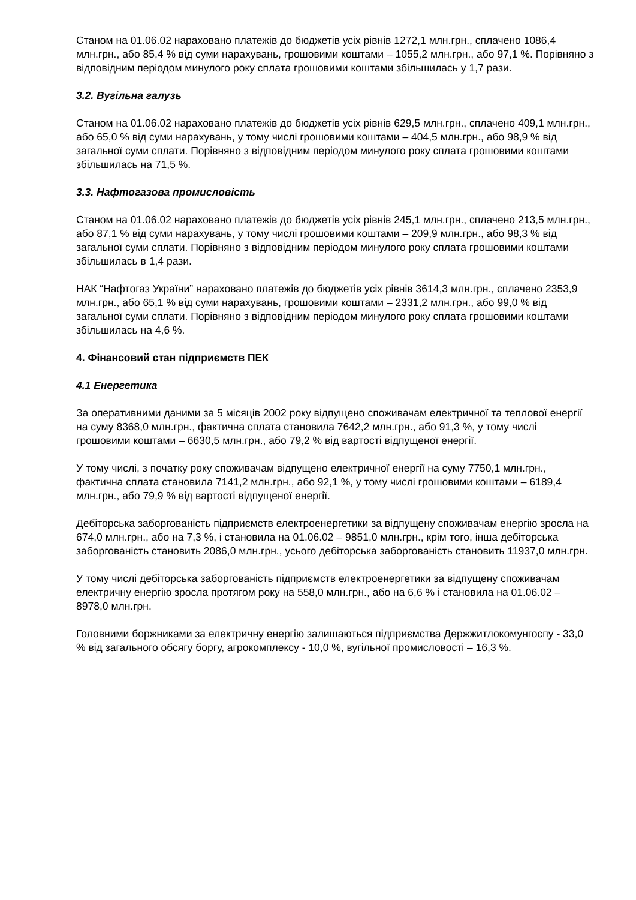Станом на 01.06.02 нараховано платежів до бюджетів усіх рівнів 1272,1 млн.грн., сплачено 1086,4 млн.грн., або 85,4 % від суми нарахувань, грошовими коштами – 1055,2 млн.грн., або 97,1 %. Порівняно з відповідним періодом минулого року сплата грошовими коштами збільшилась у 1,7 рази.
3.2. Вугільна галузь
Станом на 01.06.02 нараховано платежів до бюджетів усіх рівнів 629,5 млн.грн., сплачено 409,1 млн.грн., або 65,0 % від суми нарахувань, у тому числі грошовими коштами – 404,5 млн.грн., або 98,9 % від загальної суми сплати. Порівняно з відповідним періодом минулого року сплата грошовими коштами збільшилась на 71,5 %.
3.3. Нафтогазова промисловість
Станом на 01.06.02 нараховано платежів до бюджетів усіх рівнів 245,1 млн.грн., сплачено 213,5 млн.грн., або 87,1 % від суми нарахувань, у тому числі грошовими коштами – 209,9 млн.грн., або 98,3 % від загальної суми сплати. Порівняно з відповідним періодом минулого року сплата грошовими коштами збільшилась в 1,4 рази.
НАК “Нафтогаз України” нараховано платежів до бюджетів усіх рівнів 3614,3 млн.грн., сплачено 2353,9 млн.грн., або 65,1 % від суми нарахувань, грошовими коштами – 2331,2 млн.грн., або 99,0 % від загальної суми сплати. Порівняно з відповідним періодом минулого року сплата грошовими коштами збільшилась на 4,6 %.
4. Фінансовий стан підприємств ПЕК
4.1 Енергетика
За оперативними даними за 5 місяців 2002 року відпущено споживачам електричної та теплової енергії на суму 8368,0 млн.грн., фактична сплата становила 7642,2 млн.грн., або 91,3 %, у тому числі грошовими коштами – 6630,5 млн.грн., або 79,2 % від вартості відпущеної енергії.
У тому числі, з початку року споживачам відпущено електричної енергії на суму 7750,1 млн.грн., фактична сплата становила 7141,2 млн.грн., або 92,1 %, у тому числі грошовими коштами – 6189,4 млн.грн., або 79,9 % від вартості відпущеної енергії.
Дебіторська заборгованість підприємств електроенергетики за відпущену споживачам енергію зросла на 674,0 млн.грн., або на 7,3 %, і становила на 01.06.02 – 9851,0 млн.грн., крім того, інша дебіторська заборгованість становить 2086,0 млн.грн., усього дебіторська заборгованість становить 11937,0 млн.грн.
У тому числі дебіторська заборгованість підприємств електроенергетики за відпущену споживачам електричну енергію зросла протягом року на 558,0 млн.грн., або на 6,6 % і становила на 01.06.02 – 8978,0 млн.грн.
Головними боржниками за електричну енергію залишаються підприємства Держжитлокомунгоспу - 33,0 % від загального обсягу боргу, агрокомплексу - 10,0 %, вугільної промисловості – 16,3 %.